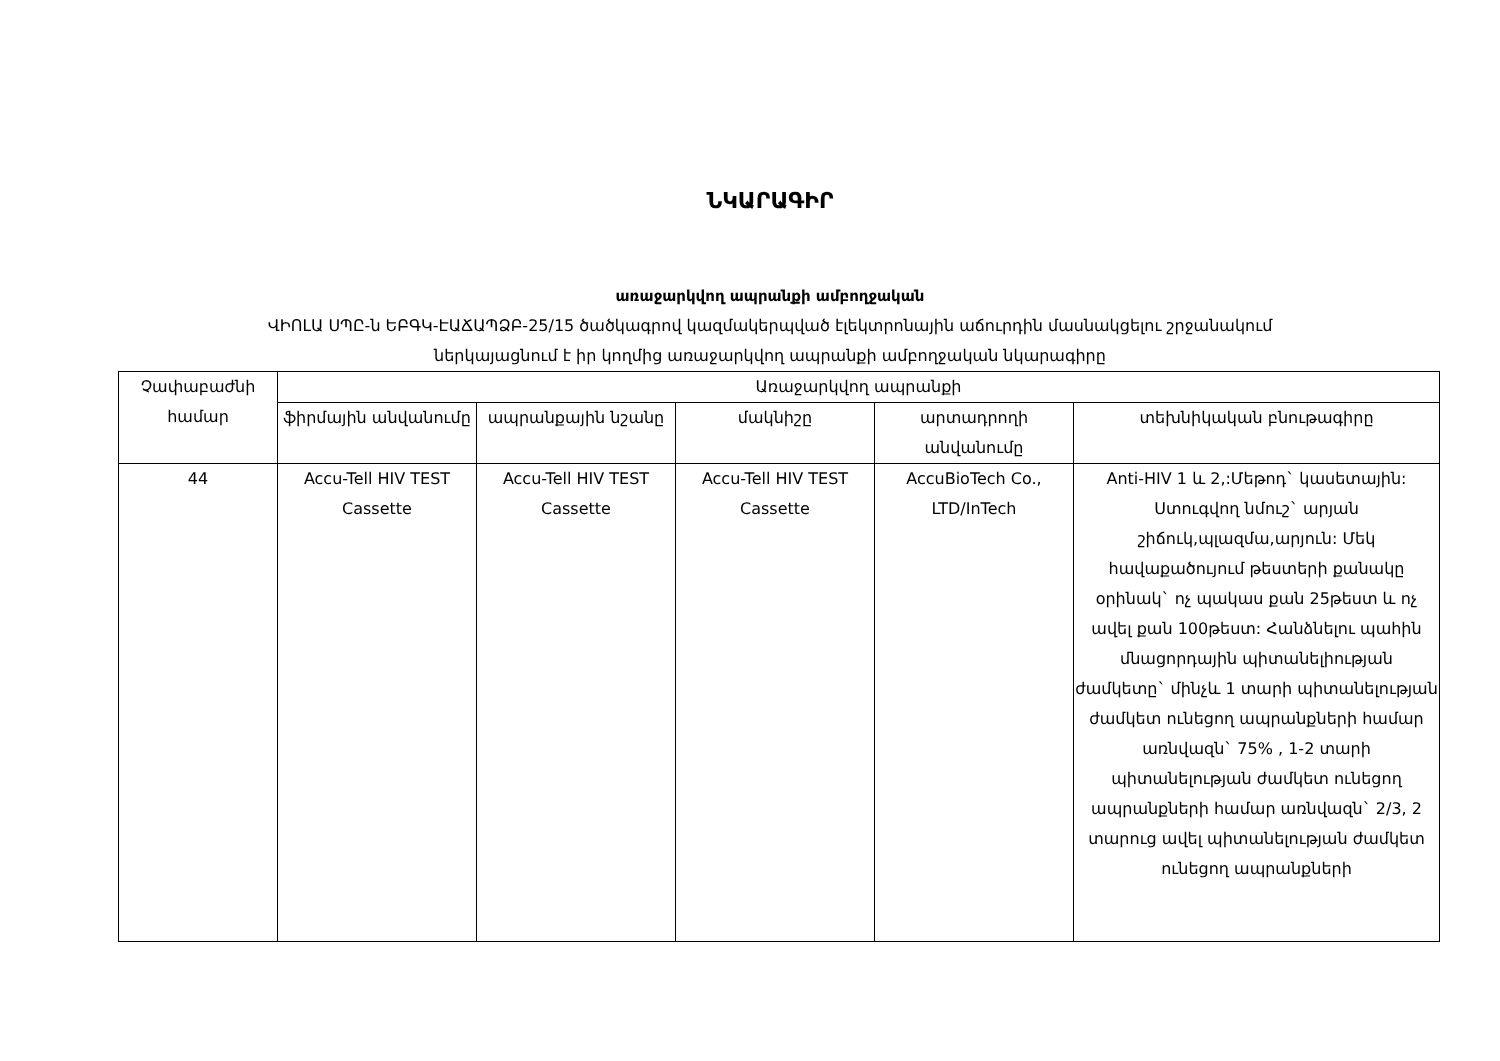ՆԿԱՐԱԳԻՐ
առաջարկվող ապրանքի ամբողջական
ՎԻՈԼԱ ՍՊԸ-ն ԵԲԳԿ-ԷԱՃԱՊՁԲ-25/15 ծածկագրով կազմակերպված էլեկտրոնային աճուրդին մասնակցելու շրջանակում
ներկայացնում է իր կողմից առաջարկվող ապրանքի ամբողջական նկարագիրը
| Չափաբաժնի համար | Առաջարկվող ապրանքի | | | | |
| --- | --- | --- | --- | --- | --- |
| | ֆիրմային անվանումը | ապրանքային նշանը | մակնիշը | արտադրողի անվանումը | տեխնիկական բնութագիրը |
| 44 | Accu-Tell HIV TEST Cassette | Accu-Tell HIV TEST Cassette | Accu-Tell HIV TEST Cassette | AccuBioTech Co., LTD/InTech | Anti-HIV 1 և 2,:Մեթոդ` կասետային: Ստուգվող նմուշ` արյան շիճուկ,պլազմա,արյուն: Մեկ հավաքածույում թեստերի քանակը օրինակ` ոչ պակաս քան 25թեստ և ոչ ավել քան 100թեստ: Հանձնելու պահին մնացորդային պիտանելիության ժամկետը` մինչև 1 տարի պիտանելության ժամկետ ունեցող ապրանքների համար առնվազն` 75% , 1-2 տարի պիտանելության ժամկետ ունեցող ապրանքների համար առնվազն` 2/3, 2 տարուց ավել պիտանելության ժամկետ ունեցող ապրանքների |